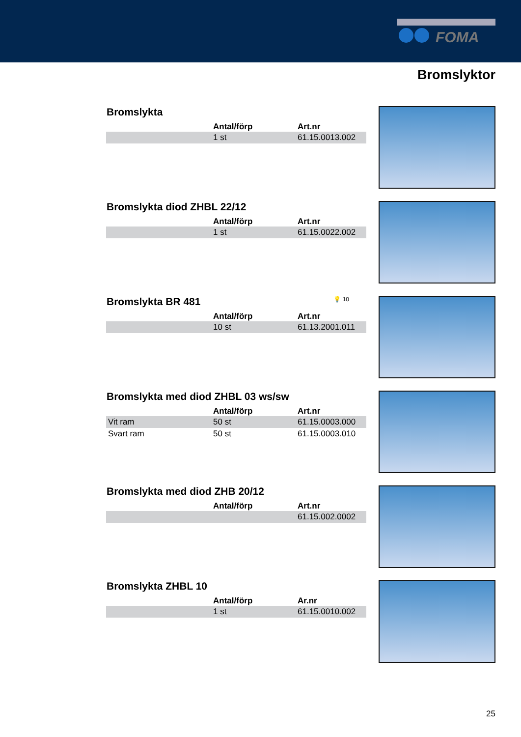FOMA
Bromslyktor
Bromslykta
| | Antal/förp | Art.nr |
| --- | --- | --- |
| | 1 st | 61.15.0013.002 |
Bromslykta diod ZHBL 22/12
| | Antal/förp | Art.nr |
| --- | --- | --- |
| | 1 st | 61.15.0022.002 |
Bromslykta BR 481 💡 10
| | Antal/förp | Art.nr |
| --- | --- | --- |
| | 10 st | 61.13.2001.011 |
Bromslykta med diod ZHBL 03 ws/sw
| | Antal/förp | Art.nr |
| --- | --- | --- |
| Vit ram | 50 st | 61.15.0003.000 |
| Svart ram | 50 st | 61.15.0003.010 |
Bromslykta med diod ZHB 20/12
| | Antal/förp | Art.nr |
| --- | --- | --- |
| | | 61.15.002.0002 |
Bromslykta ZHBL 10
| | Antal/förp | Ar.nr |
| --- | --- | --- |
| | 1 st | 61.15.0010.002 |
25